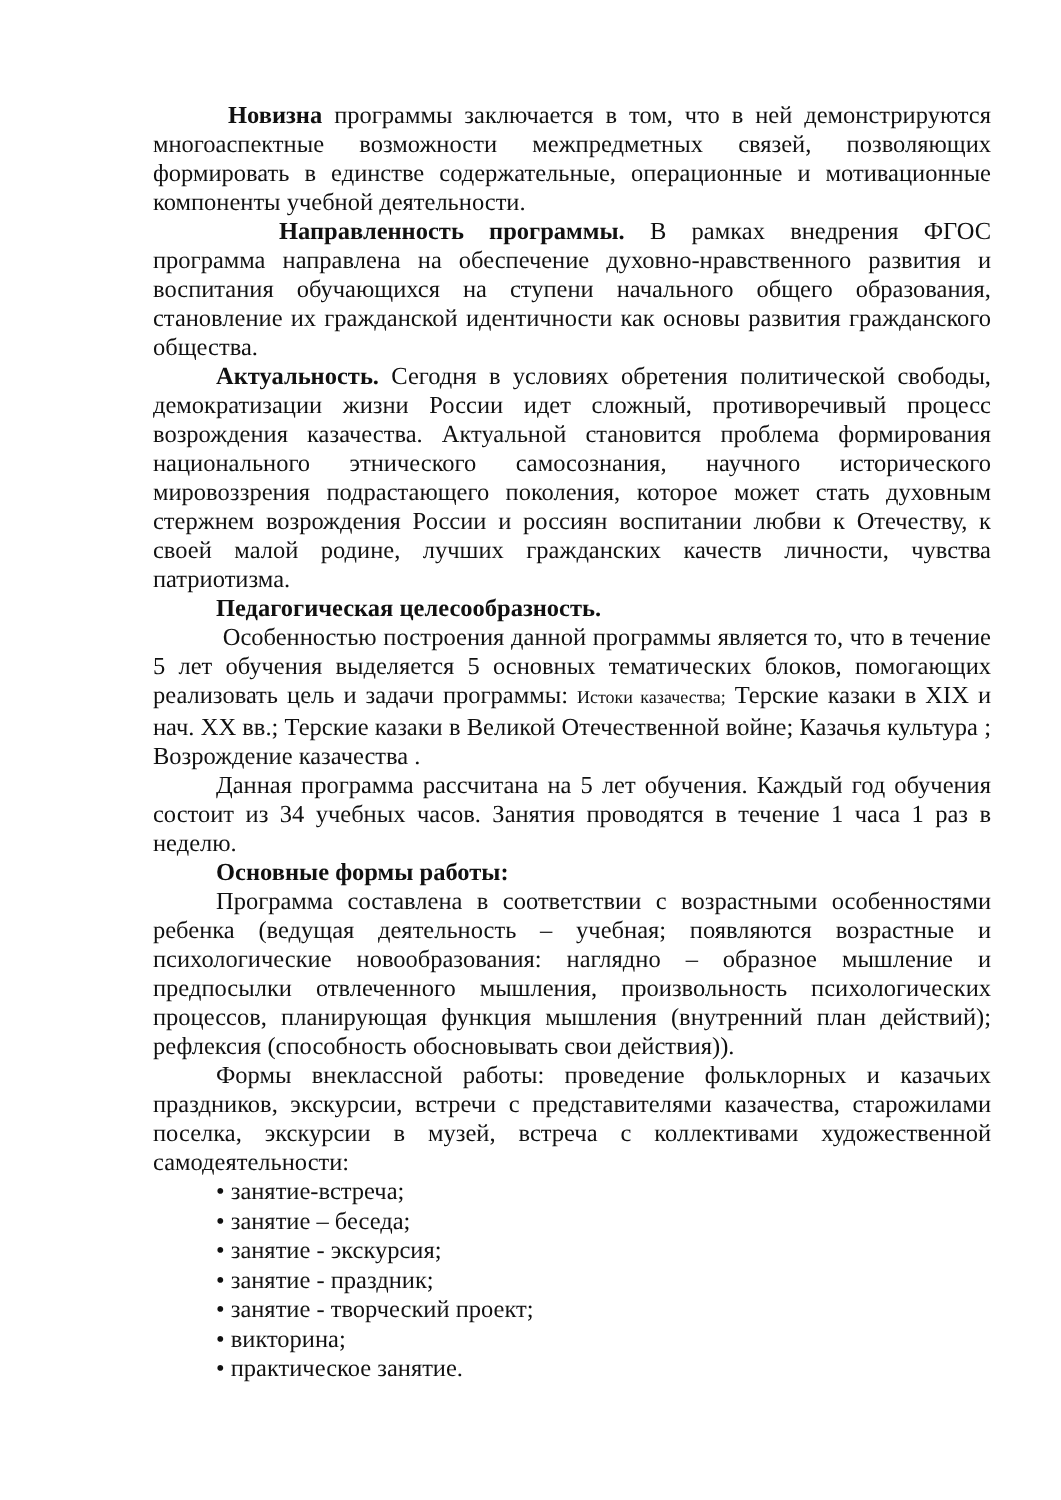Новизна программы заключается в том, что в ней демонстрируются многоаспектные возможности межпредметных связей, позволяющих формировать в единстве содержательные, операционные и мотивационные компоненты учебной деятельности.
Направленность программы. В рамках внедрения ФГОС программа направлена на обеспечение духовно-нравственного развития и воспитания обучающихся на ступени начального общего образования, становление их гражданской идентичности как основы развития гражданского общества.
Актуальность. Сегодня в условиях обретения политической свободы, демократизации жизни России идет сложный, противоречивый процесс возрождения казачества. Актуальной становится проблема формирования национального этнического самосознания, научного исторического мировоззрения подрастающего поколения, которое может стать духовным стержнем возрождения России и россиян воспитании любви к Отечеству, к своей малой родине, лучших гражданских качеств личности, чувства патриотизма.
Педагогическая целесообразность.
Особенностью построения данной программы является то, что в течение 5 лет обучения выделяется 5 основных тематических блоков, помогающих реализовать цель и задачи программы: Истоки казачества; Терские казаки в XIX и нач. XX вв.; Терские казаки в Великой Отечественной войне; Казачья культура ; Возрождение казачества .
Данная программа рассчитана на 5 лет обучения. Каждый год обучения состоит из 34 учебных часов. Занятия проводятся в течение 1 часа 1 раз в неделю.
Основные формы работы:
Программа составлена в соответствии с возрастными особенностями ребенка (ведущая деятельность – учебная; появляются возрастные и психологические новообразования: наглядно – образное мышление и предпосылки отвлеченного мышления, произвольность психологических процессов, планирующая функция мышления (внутренний план действий); рефлексия (способность обосновывать свои действия)).
Формы внеклассной работы: проведение фольклорных и казачьих праздников, экскурсии, встречи с представителями казачества, старожилами поселка, экскурсии в музей, встреча с коллективами художественной самодеятельности:
• занятие-встреча;
• занятие – беседа;
• занятие - экскурсия;
• занятие - праздник;
• занятие - творческий проект;
• викторина;
• практическое занятие.